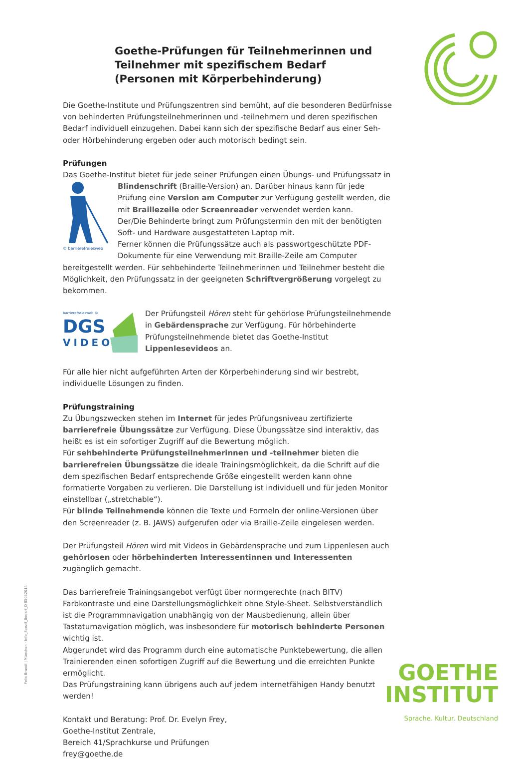Goethe-Prüfungen für Teilnehmerinnen und Teilnehmer mit spezifischem Bedarf
(Personen mit Körperbehinderung)
Die Goethe-Institute und Prüfungszentren sind bemüht, auf die besonderen Bedürfnisse von behinderten Prüfungsteilnehmerinnen und -teilnehmern und deren spezifischen Bedarf individuell einzugehen. Dabei kann sich der spezifische Bedarf aus einer Seh- oder Hörbehinderung ergeben oder auch motorisch bedingt sein.
Prüfungen
Das Goethe-Institut bietet für jede seiner Prüfungen einen Übungs- und Prüfungssatz in
© barrierefreiesweb
Blindenschrift (Braille-Version) an. Darüber hinaus kann für jede Prüfung eine Version am Computer zur Verfügung gestellt werden, die mit Braillezeile oder Screenreader verwendet werden kann.
Der/Die Behinderte bringt zum Prüfungstermin den mit der benötigten Soft- und Hardware ausgestatteten Laptop mit.
Ferner können die Prüfungssätze auch als passwortgeschützte PDF-Dokumente für eine Verwendung mit Braille-Zeile am Computer bereitgestellt werden. Für sehbehinderte Teilnehmerinnen und Teilnehmer besteht die Möglichkeit, den Prüfungssatz in der geeigneten Schriftvergrößerung vorgelegt zu bekommen.
barrierefreiesweb ©
DGS
VIDEO
Der Prüfungsteil Hören steht für gehörlose Prüfungsteilnehmende in Gebärdensprache zur Verfügung. Für hörbehinderte Prüfungsteilnehmende bietet das Goethe-Institut Lippenlesevideos an.
Für alle hier nicht aufgeführten Arten der Körperbehinderung sind wir bestrebt, individuelle Lösungen zu finden.
Prüfungstraining
Zu Übungszwecken stehen im Internet für jedes Prüfungsniveau zertifizierte barrierefreie Übungssätze zur Verfügung. Diese Übungssätze sind interaktiv, das heißt es ist ein sofortiger Zugriff auf die Bewertung möglich.
Für sehbehinderte Prüfungsteilnehmerinnen und -teilnehmer bieten die barrierefreien Übungssätze die ideale Trainingsmöglichkeit, da die Schrift auf die dem spezifischen Bedarf entsprechende Größe eingestellt werden kann ohne formatierte Vorgaben zu verlieren. Die Darstellung ist individuell und für jeden Monitor einstellbar („stretchable“).
Für blinde Teilnehmende können die Texte und Formeln der online-Versionen über den Screenreader (z. B. JAWS) aufgerufen oder via Braille-Zeile eingelesen werden.
Der Prüfungsteil Hören wird mit Videos in Gebärdensprache und zum Lippenlesen auch gehörlosen oder hörbehinderten Interessentinnen und Interessenten zugänglich gemacht.
Das barrierefreie Trainingsangebot verfügt über normgerechte (nach BITV) Farbkontraste und eine Darstellungsmöglichkeit ohne Style-Sheet. Selbstverständlich ist die Programmnavigation unabhängig von der Mausbedienung, allein über Tastaturnavigation möglich, was insbesondere für motorisch behinderte Personen wichtig ist.
Abgerundet wird das Programm durch eine automatische Punktebewertung, die allen Trainierenden einen sofortigen Zugriff auf die Bewertung und die erreichten Punkte ermöglicht.
Das Prüfungstraining kann übrigens auch auf jedem internetfähigen Handy benutzt werden!
Kontakt und Beratung: Prof. Dr. Evelyn Frey,
Goethe-Institut Zentrale,
Bereich 41/Sprachkurse und Prüfungen
frey@goethe.de
Felix Brandl | München · Info_Spezif_Bedarf_D 05032014
GOETHE
INSTITUT
Sprache. Kultur. Deutschland